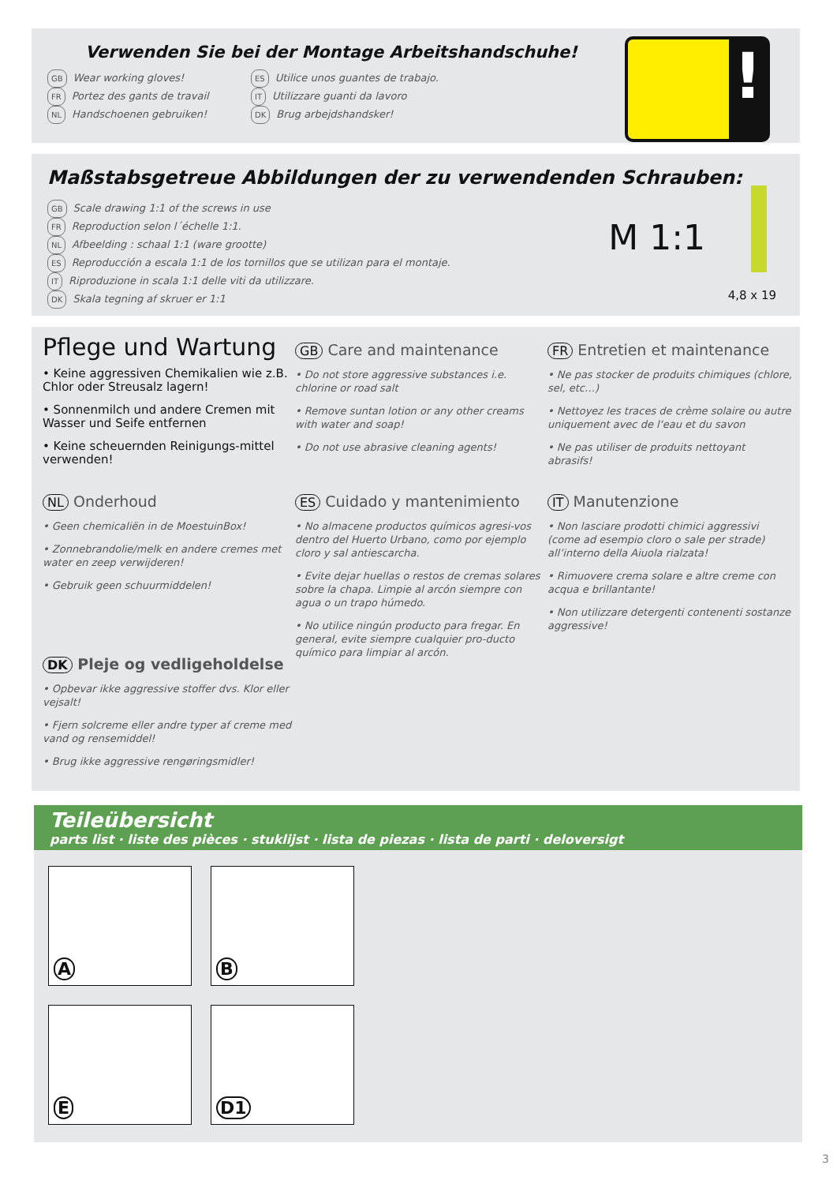Verwenden Sie bei der Montage Arbeitshandschuhe!
GB Wear working gloves!
FR Portez des gants de travail
NL Handschoenen gebruiken!
ES Utilice unos guantes de trabajo.
IT Utilizzare guanti da lavoro
DK Brug arbejdshandsker!
!
Maßstabsgetreue Abbildungen der zu verwendenden Schrauben:
GB Scale drawing 1:1 of the screws in use
FR Reproduction selon l´échelle 1:1.
NL Afbeelding : schaal 1:1 (ware grootte)
ES Reproducción a escala 1:1 de los tornillos que se utilizan para el montaje.
IT Riproduzione in scala 1:1 delle viti da utilizzare.
DK Skala tegning af skruer er 1:1
M 1:1
4,8 x 19
Pflege und Wartung
• Keine aggressiven Chemikalien wie z.B. Chlor oder Streusalz lagern!
• Sonnenmilch und andere Cremen mit Wasser und Seife entfernen
• Keine scheuernden Reinigungs-mittel verwenden!
GB Care and maintenance
• Do not store aggressive substances i.e. chlorine or road salt
• Remove suntan lotion or any other creams with water and soap!
• Do not use abrasive cleaning agents!
FR Entretien et maintenance
• Ne pas stocker de produits chimiques (chlore, sel, etc…)
• Nettoyez les traces de crème solaire ou autre uniquement avec de l‘eau et du savon
• Ne pas utiliser de produits nettoyant abrasifs!
NL Onderhoud
• Geen chemicaliën in de MoestuinBox!
• Zonnebrandolie/melk en andere cremes met water en zeep verwijderen!
• Gebruik geen schuurmiddelen!
DK Pleje og vedligeholdelse
• Opbevar ikke aggressive stoffer dvs. Klor eller vejsalt!
• Fjern solcreme eller andre typer af creme med vand og rensemiddel!
• Brug ikke aggressive rengøringsmidler!
ES Cuidado y mantenimiento
• No almacene productos químicos agresi-vos dentro del Huerto Urbano, como por ejemplo cloro y sal antiescarcha.
• Evite dejar huellas o restos de cremas solares sobre la chapa. Limpie al arcón siempre con agua o un trapo húmedo.
• No utilice ningún producto para fregar. En general, evite siempre cualquier pro-ducto químico para limpiar al arcón.
IT Manutenzione
• Non lasciare prodotti chimici aggressivi (come ad esempio cloro o sale per strade) all’interno della Aiuola rialzata!
• Rimuovere crema solare e altre creme con acqua e brillantante!
• Non utilizzare detergenti contenenti sostanze aggressive!
Teileübersicht
parts list · liste des pièces · stuklijst · lista de piezas · lista de parti · deloversigt
A
B
E
D1
3